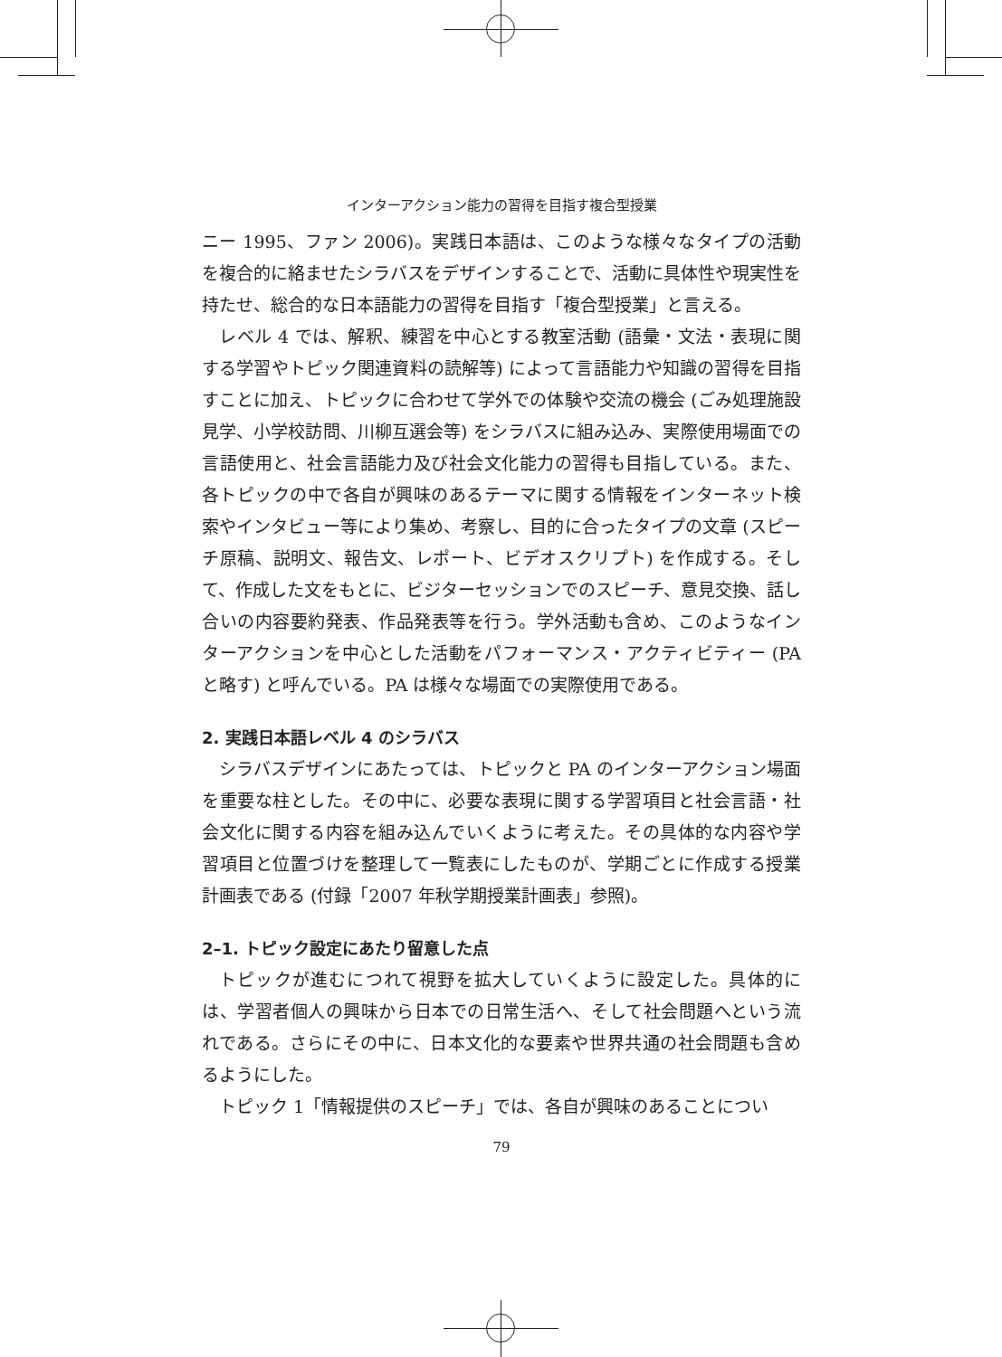インターアクション能力の習得を目指す複合型授業
ニー 1995、ファン 2006)。実践日本語は、このような様々なタイプの活動を複合的に絡ませたシラバスをデザインすることで、活動に具体性や現実性を持たせ、総合的な日本語能力の習得を目指す「複合型授業」と言える。
レベル 4 では、解釈、練習を中心とする教室活動 (語彙・文法・表現に関する学習やトピック関連資料の読解等) によって言語能力や知識の習得を目指すことに加え、トピックに合わせて学外での体験や交流の機会 (ごみ処理施設見学、小学校訪問、川柳互選会等) をシラバスに組み込み、実際使用場面での言語使用と、社会言語能力及び社会文化能力の習得も目指している。また、各トピックの中で各自が興味のあるテーマに関する情報をインターネット検索やインタビュー等により集め、考察し、目的に合ったタイプの文章 (スピーチ原稿、説明文、報告文、レポート、ビデオスクリプト) を作成する。そして、作成した文をもとに、ビジターセッションでのスピーチ、意見交換、話し合いの内容要約発表、作品発表等を行う。学外活動も含め、このようなインターアクションを中心とした活動をパフォーマンス・アクティビティー (PA と略す) と呼んでいる。PA は様々な場面での実際使用である。
2. 実践日本語レベル 4 のシラバス
シラバスデザインにあたっては、トピックと PA のインターアクション場面を重要な柱とした。その中に、必要な表現に関する学習項目と社会言語・社会文化に関する内容を組み込んでいくように考えた。その具体的な内容や学習項目と位置づけを整理して一覧表にしたものが、学期ごとに作成する授業計画表である (付録「2007 年秋学期授業計画表」参照)。
2–1. トピック設定にあたり留意した点
トピックが進むにつれて視野を拡大していくように設定した。具体的には、学習者個人の興味から日本での日常生活へ、そして社会問題へという流れである。さらにその中に、日本文化的な要素や世界共通の社会問題も含めるようにした。
トピック 1「情報提供のスピーチ」では、各自が興味のあることについ
79